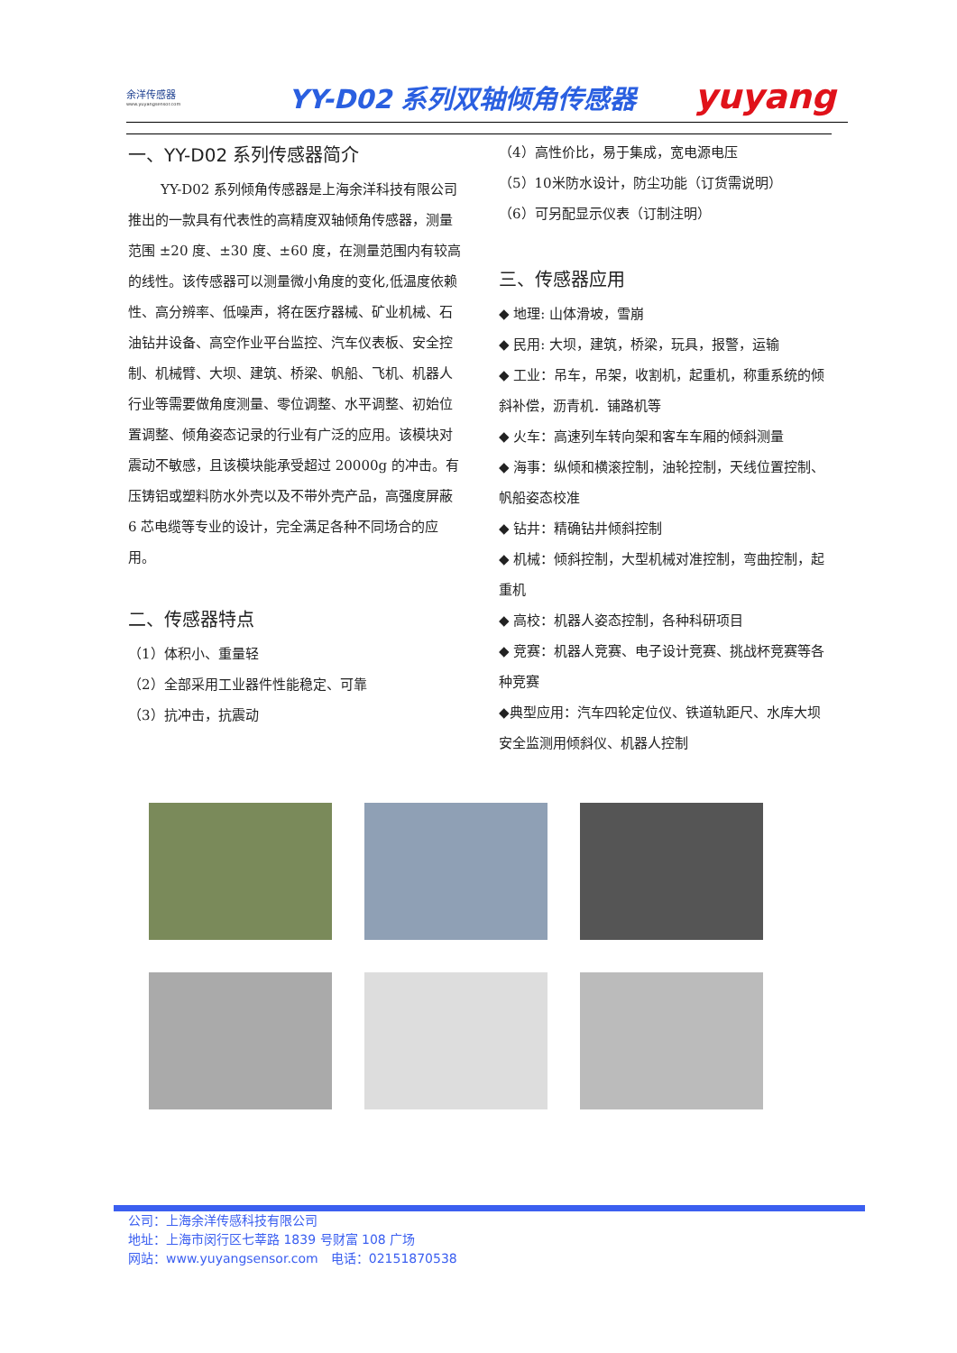余洋传感器
www.yuyangsensor.com
YY-D02 系列双轴倾角传感器
yuyang
一、YY-D02 系列传感器简介
YY-D02 系列倾角传感器是上海余洋科技有限公司推出的一款具有代表性的高精度双轴倾角传感器，测量范围 ±20 度、±30 度、±60 度，在测量范围内有较高的线性。该传感器可以测量微小角度的变化,低温度依赖性、高分辨率、低噪声，将在医疗器械、矿业机械、石油钻井设备、高空作业平台监控、汽车仪表板、安全控制、机械臂、大坝、建筑、桥梁、帆船、飞机、机器人行业等需要做角度测量、零位调整、水平调整、初始位置调整、倾角姿态记录的行业有广泛的应用。该模块对震动不敏感，且该模块能承受超过 20000g 的冲击。有压铸铝或塑料防水外壳以及不带外壳产品，高强度屏蔽 6 芯电缆等专业的设计，完全满足各种不同场合的应用。
二、传感器特点
（1）体积小、重量轻
（2）全部采用工业器件性能稳定、可靠
（3）抗冲击，抗震动
（4）高性价比，易于集成，宽电源电压
（5）10米防水设计，防尘功能（订货需说明）
（6）可另配显示仪表（订制注明）
三、传感器应用
◆ 地理: 山体滑坡，雪崩
◆ 民用: 大坝，建筑，桥梁，玩具，报警，运输
◆ 工业：吊车，吊架，收割机，起重机，称重系统的倾斜补偿，沥青机．铺路机等
◆ 火车：高速列车转向架和客车车厢的倾斜测量
◆ 海事：纵倾和横滚控制，油轮控制，天线位置控制、帆船姿态校准
◆ 钻井：精确钻井倾斜控制
◆ 机械：倾斜控制，大型机械对准控制，弯曲控制，起重机
◆ 高校：机器人姿态控制，各种科研项目
◆ 竞赛：机器人竞赛、电子设计竞赛、挑战杯竞赛等各种竞赛
◆典型应用：汽车四轮定位仪、铁道轨距尺、水库大坝安全监测用倾斜仪、机器人控制
公司：上海余洋传感科技有限公司
地址：上海市闵行区七莘路 1839 号财富 108 广场
网站：www.yuyangsensor.com　电话：02151870538